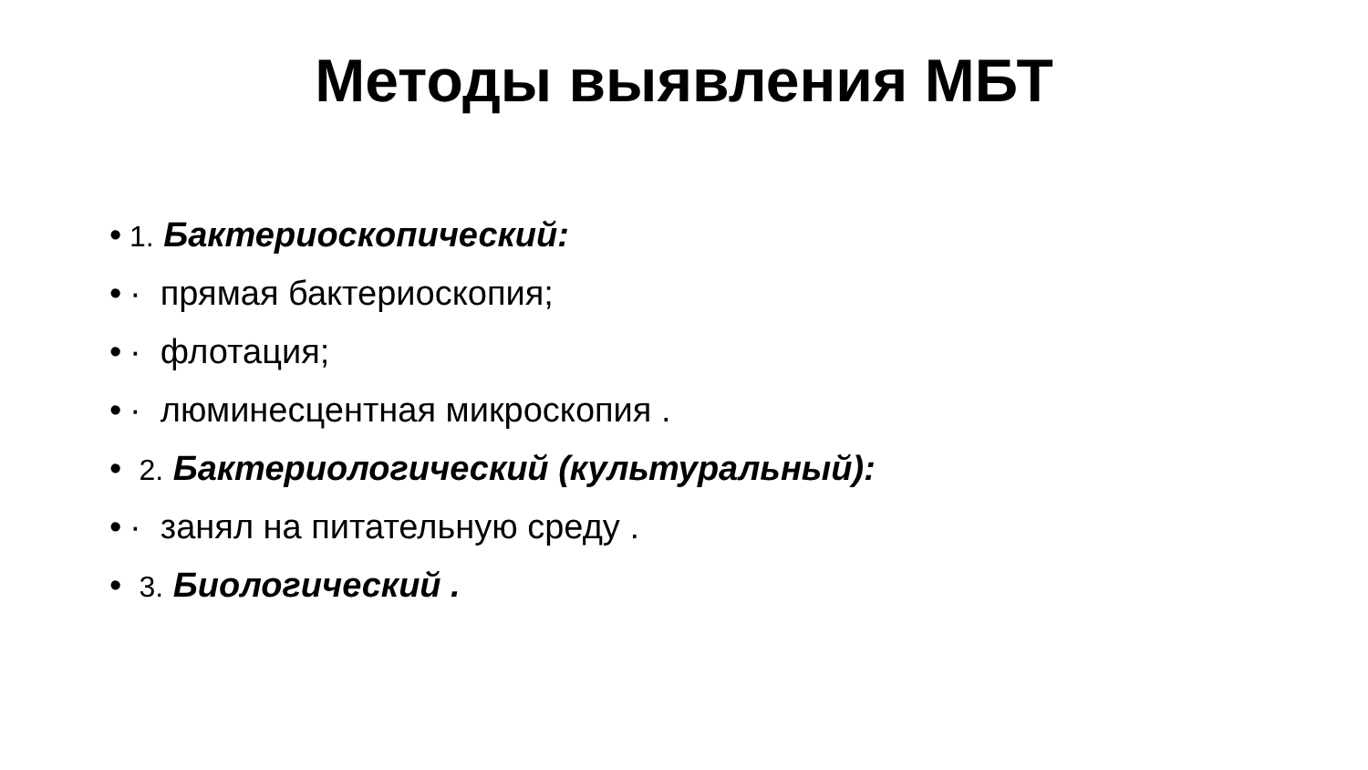Методы выявления МБТ
• 1. Бактериоскопический:
• · прямая бактериоскопия;
• · флотация;
• · люминесцентная микроскопия .
• 2. Бактериологический (культуральный):
• · занял на питательную среду .
• 3. Биологический .